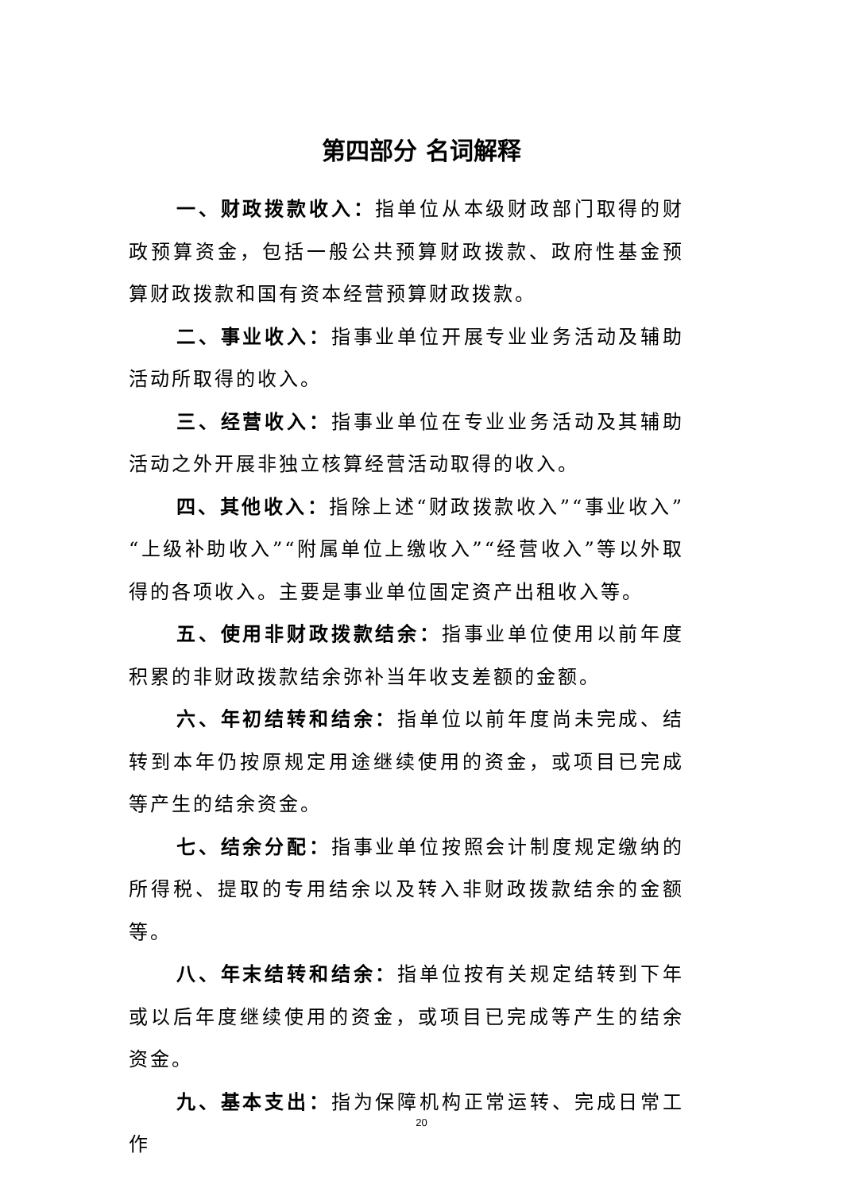第四部分 名词解释
一、财政拨款收入：指单位从本级财政部门取得的财政预算资金，包括一般公共预算财政拨款、政府性基金预算财政拨款和国有资本经营预算财政拨款。
二、事业收入：指事业单位开展专业业务活动及辅助活动所取得的收入。
三、经营收入：指事业单位在专业业务活动及其辅助活动之外开展非独立核算经营活动取得的收入。
四、其他收入：指除上述“财政拨款收入”“事业收入”“上级补助收入”“附属单位上缴收入”“经营收入”等以外取得的各项收入。主要是事业单位固定资产出租收入等。
五、使用非财政拨款结余：指事业单位使用以前年度积累的非财政拨款结余弥补当年收支差额的金额。
六、年初结转和结余：指单位以前年度尚未完成、结转到本年仍按原规定用途继续使用的资金，或项目已完成等产生的结余资金。
七、结余分配：指事业单位按照会计制度规定缴纳的所得税、提取的专用结余以及转入非财政拨款结余的金额等。
八、年末结转和结余：指单位按有关规定结转到下年或以后年度继续使用的资金，或项目已完成等产生的结余资金。
九、基本支出：指为保障机构正常运转、完成日常工作
20